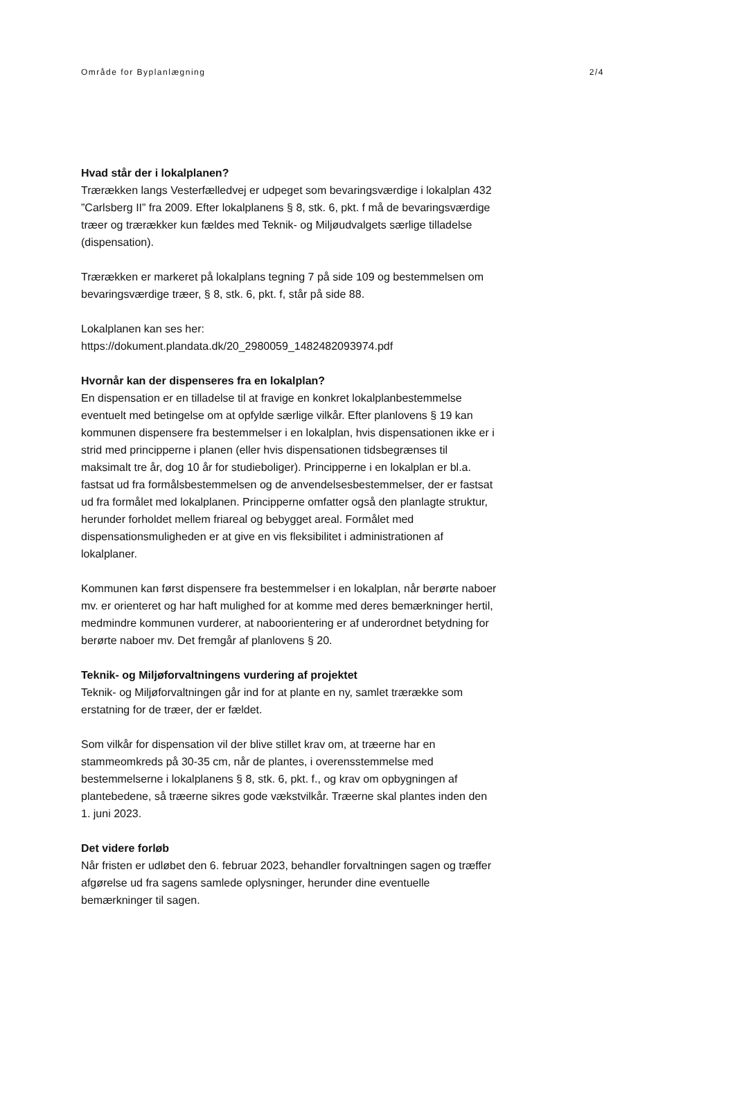Område for Byplanlægning 2/4
Hvad står der i lokalplanen?
Trærækken langs Vesterfælledvej er udpeget som bevaringsværdige i lokalplan 432 ”Carlsberg II” fra 2009. Efter lokalplanens § 8, stk. 6, pkt. f må de bevaringsværdige træer og trærækker kun fældes med Teknik- og Miljøudvalgets særlige tilladelse (dispensation).
Trærækken er markeret på lokalplans tegning 7 på side 109 og bestem­melsen om bevaringsværdige træer, § 8, stk. 6, pkt. f, står på side 88.
Lokalplanen kan ses her:
https://dokument.plandata.dk/20_2980059_1482482093974.pdf
Hvornår kan der dispenseres fra en lokalplan?
En dispensation er en tilladelse til at fravige en konkret lokalplanbe­stemmelse eventuelt med betingelse om at opfylde særlige vilkår. Efter planlovens § 19 kan kommunen dispensere fra bestemmelser i en lokal­plan, hvis dispensationen ikke er i strid med principperne i planen (eller hvis dispensationen tidsbegrænses til maksimalt tre år, dog 10 år for studieboliger). Principperne i en lokalplan er bl.a. fastsat ud fra formåls­bestemmelsen og de anvendelsesbestemmelser, der er fastsat ud fra formålet med lokalplanen. Principperne omfatter også den planlagte struktur, herunder forholdet mellem friareal og bebygget areal. Formå­let med dispensationsmuligheden er at give en vis fleksibilitet i admini­strationen af lokalplaner.
Kommunen kan først dispensere fra bestemmelser i en lokalplan, når berørte naboer mv. er orienteret og har haft mulighed for at komme med deres bemærkninger hertil, medmindre kommunen vurderer, at naboorientering er af underordnet betydning for berørte naboer mv. Det fremgår af planlovens § 20.
Teknik- og Miljøforvaltningens vurdering af projektet
Teknik- og Miljøforvaltningen går ind for at plante en ny, samlet træ­række som erstatning for de træer, der er fældet.
Som vilkår for dispensation vil der blive stillet krav om, at træerne har en stammeomkreds på 30-35 cm, når de plantes, i overensstemmelse med bestemmelserne i lokalplanens § 8, stk. 6, pkt. f., og krav om op­bygningen af plantebedene, så træerne sikres gode vækstvilkår. Træ­erne skal plantes inden den 1. juni 2023.
Det videre forløb
Når fristen er udløbet den 6. februar 2023, behandler forvaltningen sa­gen og træffer afgørelse ud fra sagens samlede oplysninger, herunder dine eventuelle bemærkninger til sagen.